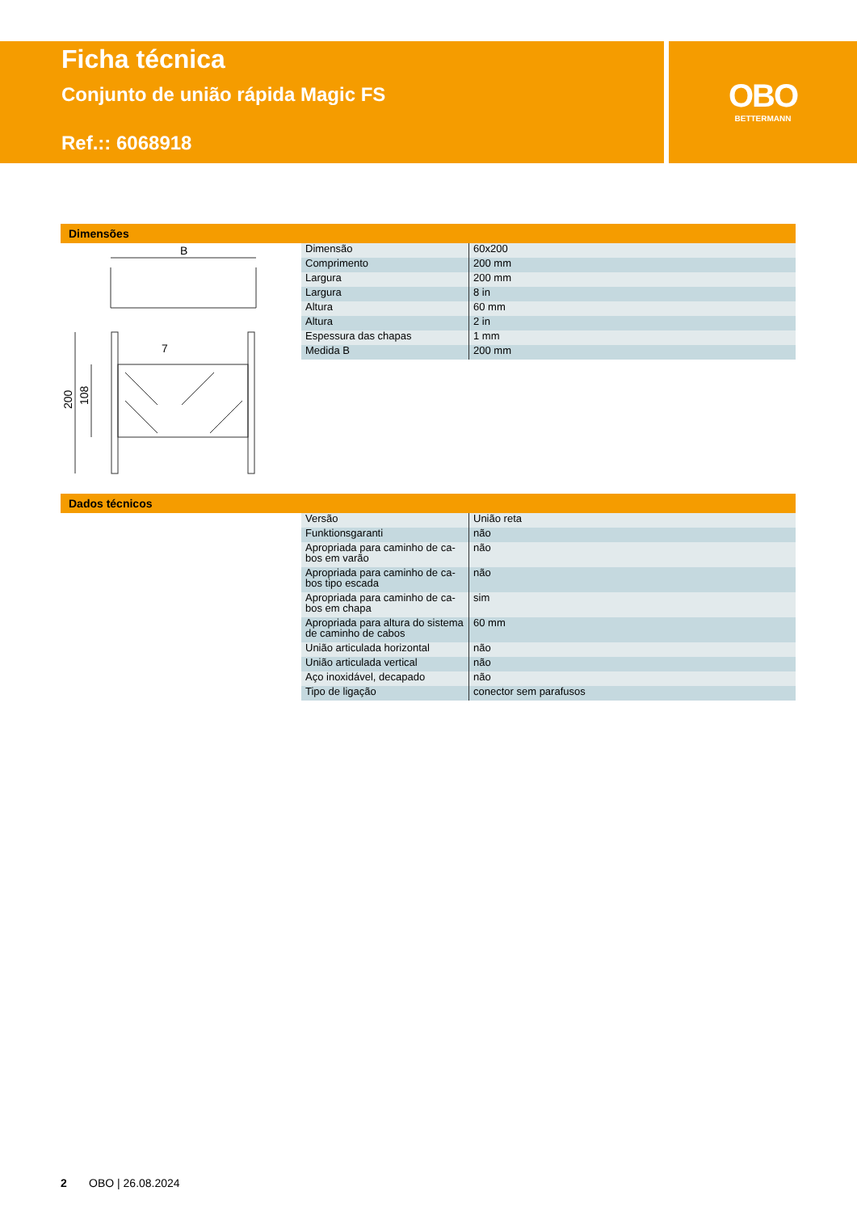Ficha técnica
Conjunto de união rápida Magic FS
Ref.:: 6068918
OBO
BETTERMANN
Dimensões
B
200
108
7
| Dimensão | 60x200 |
| Comprimento | 200 mm |
| Largura | 200 mm |
| Largura | 8 in |
| Altura | 60 mm |
| Altura | 2 in |
| Espessura das chapas | 1 mm |
| Medida B | 200 mm |
Dados técnicos
| Versão | União reta |
| Funktionsgaranti | não |
| Apropriada para caminho de ca- bos em varão | não |
| Apropriada para caminho de ca- bos tipo escada | não |
| Apropriada para caminho de ca- bos em chapa | sim |
| Apropriada para altura do sistema de caminho de cabos | 60 mm |
| União articulada horizontal | não |
| União articulada vertical | não |
| Aço inoxidável, decapado | não |
| Tipo de ligação | conector sem parafusos |
2 OBO | 26.08.2024